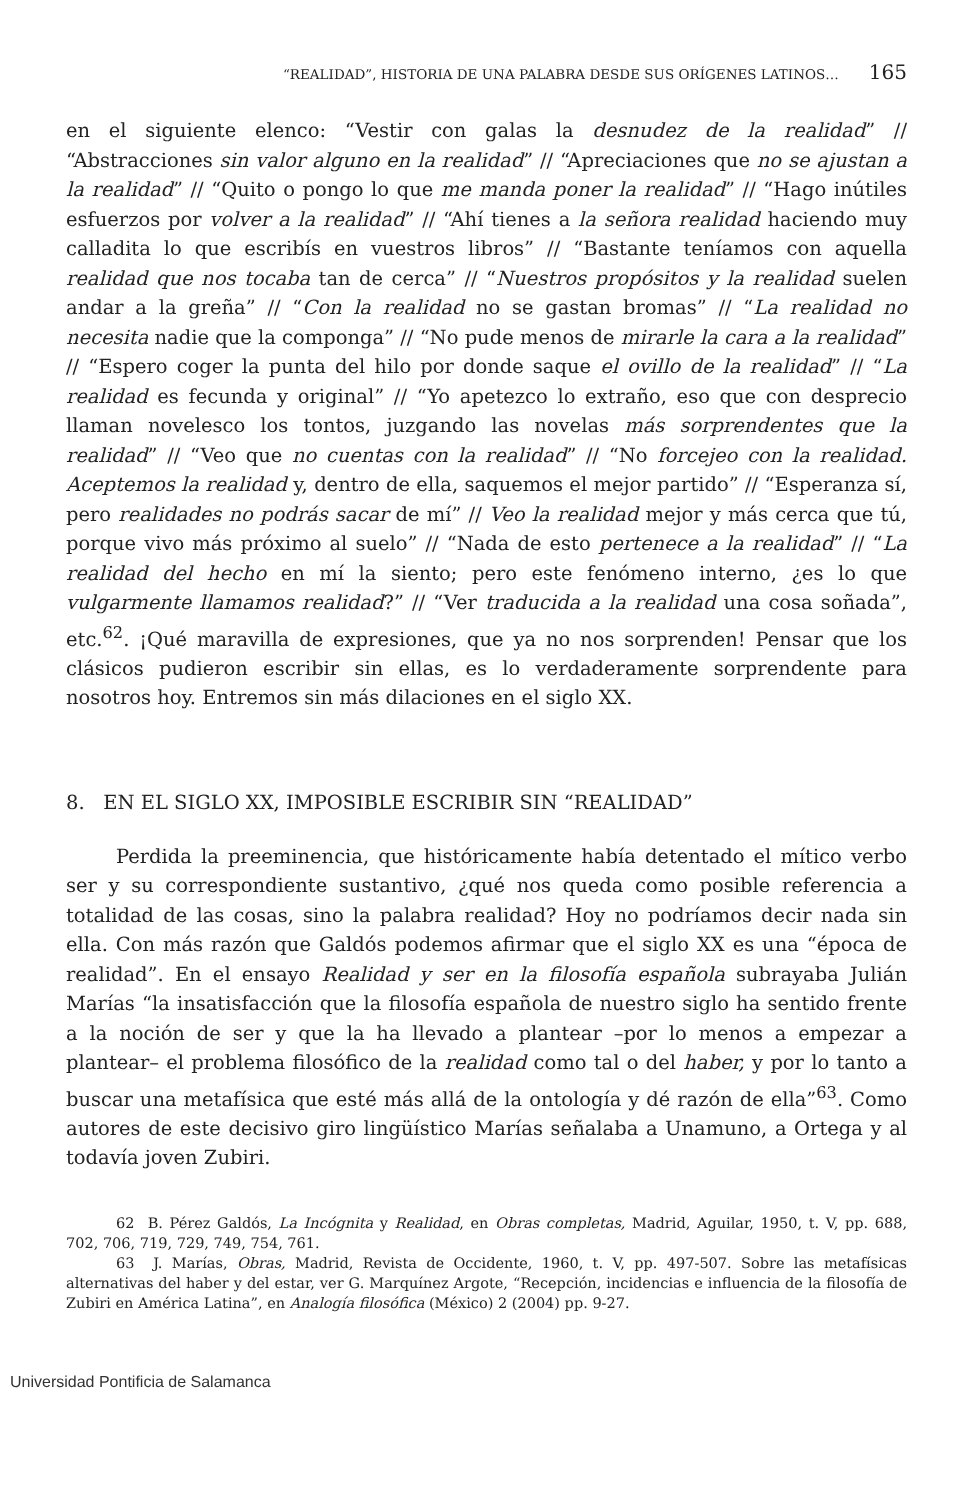“REALIDAD”, HISTORIA DE UNA PALABRA DESDE SUS ORÍGENES LATINOS… 165
en el siguiente elenco: “Vestir con galas la desnudez de la realidad” // “Abstracciones sin valor alguno en la realidad” // “Apreciaciones que no se ajustan a la realidad” // “Quito o pongo lo que me manda poner la realidad” // “Hago inútiles esfuerzos por volver a la realidad” // “Ahí tienes a la señora realidad haciendo muy calladita lo que escribís en vuestros libros” // “Bastante teníamos con aquella realidad que nos tocaba tan de cerca” // “Nuestros propósitos y la realidad suelen andar a la greña” // “Con la realidad no se gastan bromas” // “La realidad no necesita nadie que la componga” // “No pude menos de mirarle la cara a la realidad” // “Espero coger la punta del hilo por donde saque el ovillo de la realidad” // “La realidad es fecunda y original” // “Yo apetezco lo extraño, eso que con desprecio llaman novelesco los tontos, juzgando las novelas más sorprendentes que la realidad” // “Veo que no cuentas con la realidad” // “No forcejeo con la realidad. Aceptemos la realidad y, dentro de ella, saquemos el mejor partido” // “Esperanza sí, pero realidades no podrás sacar de mí” // Veo la realidad mejor y más cerca que tú, porque vivo más próximo al suelo” // “Nada de esto pertenece a la realidad” // “La realidad del hecho en mí la siento; pero este fenómeno interno, ¿es lo que vulgarmente llamamos realidad?” // “Ver traducida a la realidad una cosa soñada”, etc.<sup>62</sup>. ¡Qué maravilla de expresiones, que ya no nos sorprenden! Pensar que los clásicos pudieron escribir sin ellas, es lo verdaderamente sorprendente para nosotros hoy. Entremos sin más dilaciones en el siglo XX.
8. EN EL SIGLO XX, IMPOSIBLE ESCRIBIR SIN “REALIDAD”
Perdida la preeminencia, que históricamente había detentado el mítico verbo ser y su correspondiente sustantivo, ¿qué nos queda como posible referencia a totalidad de las cosas, sino la palabra realidad? Hoy no podríamos decir nada sin ella. Con más razón que Galdós podemos afirmar que el siglo XX es una “época de realidad”. En el ensayo Realidad y ser en la filosofía española subrayaba Julián Marías “la insatisfacción que la filosofía española de nuestro siglo ha sentido frente a la noción de ser y que la ha llevado a plantear –por lo menos a empezar a plantear– el problema filosófico de la realidad como tal o del haber, y por lo tanto a buscar una metafísica que esté más allá de la ontología y dé razón de ella”<sup>63</sup>. Como autores de este decisivo giro lingüístico Marías señalaba a Unamuno, a Ortega y al todavía joven Zubiri.
62 B. Pérez Galdós, La Incógnita y Realidad, en Obras completas, Madrid, Aguilar, 1950, t. V, pp. 688, 702, 706, 719, 729, 749, 754, 761.
63 J. Marías, Obras, Madrid, Revista de Occidente, 1960, t. V, pp. 497-507. Sobre las metafísicas alternativas del haber y del estar, ver G. Marquínez Argote, “Recepción, incidencias e influencia de la filosofía de Zubiri en América Latina”, en Analogía filosófica (México) 2 (2004) pp. 9-27.
Universidad Pontificia de Salamanca